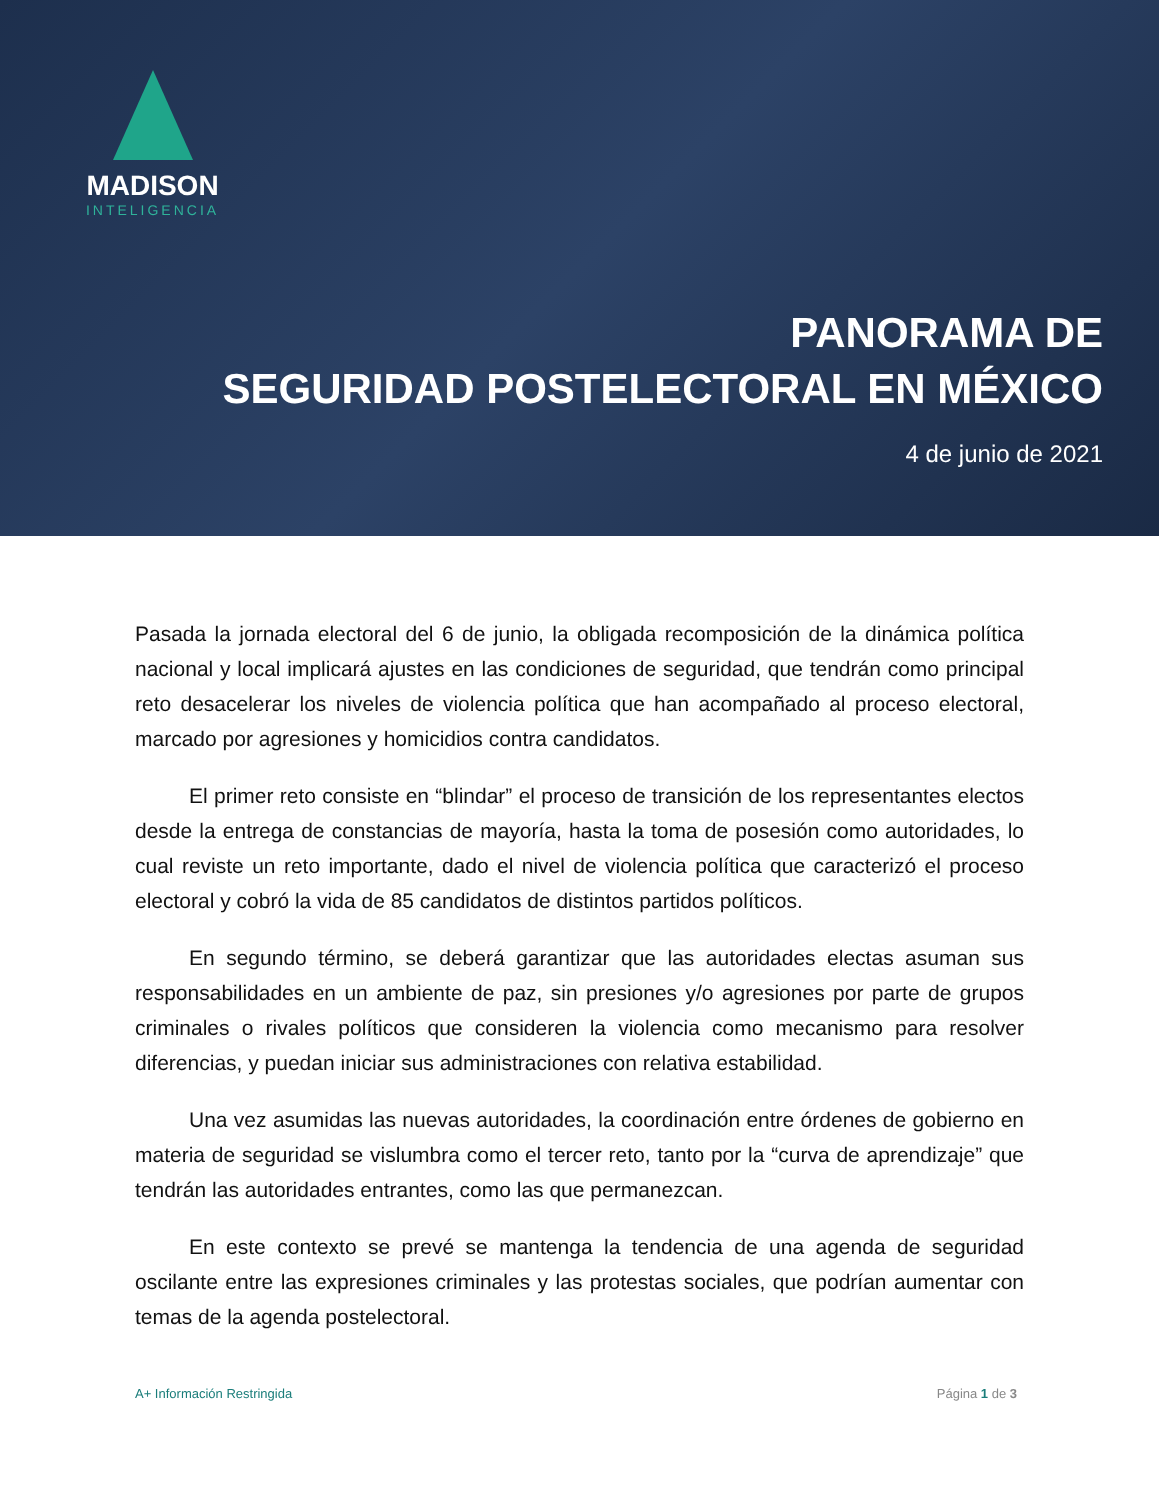MADISON
INTELIGENCIA
PANORAMA DE
SEGURIDAD POSTELECTORAL EN MÉXICO
4 de junio de 2021
Pasada la jornada electoral del 6 de junio, la obligada recomposición de la dinámica política nacional y local implicará ajustes en las condiciones de seguridad, que tendrán como principal reto desacelerar los niveles de violencia política que han acompañado al proceso electoral, marcado por agresiones y homicidios contra candidatos.
El primer reto consiste en “blindar” el proceso de transición de los representantes electos desde la entrega de constancias de mayoría, hasta la toma de posesión como autoridades, lo cual reviste un reto importante, dado el nivel de violencia política que caracterizó el proceso electoral y cobró la vida de 85 candidatos de distintos partidos políticos.
En segundo término, se deberá garantizar que las autoridades electas asuman sus responsabilidades en un ambiente de paz, sin presiones y/o agresiones por parte de grupos criminales o rivales políticos que consideren la violencia como mecanismo para resolver diferencias, y puedan iniciar sus administraciones con relativa estabilidad.
Una vez asumidas las nuevas autoridades, la coordinación entre órdenes de gobierno en materia de seguridad se vislumbra como el tercer reto, tanto por la “curva de aprendizaje” que tendrán las autoridades entrantes, como las que permanezcan.
En este contexto se prevé se mantenga la tendencia de una agenda de seguridad oscilante entre las expresiones criminales y las protestas sociales, que podrían aumentar con temas de la agenda postelectoral.
A+ Información Restringida Página 1 de 3